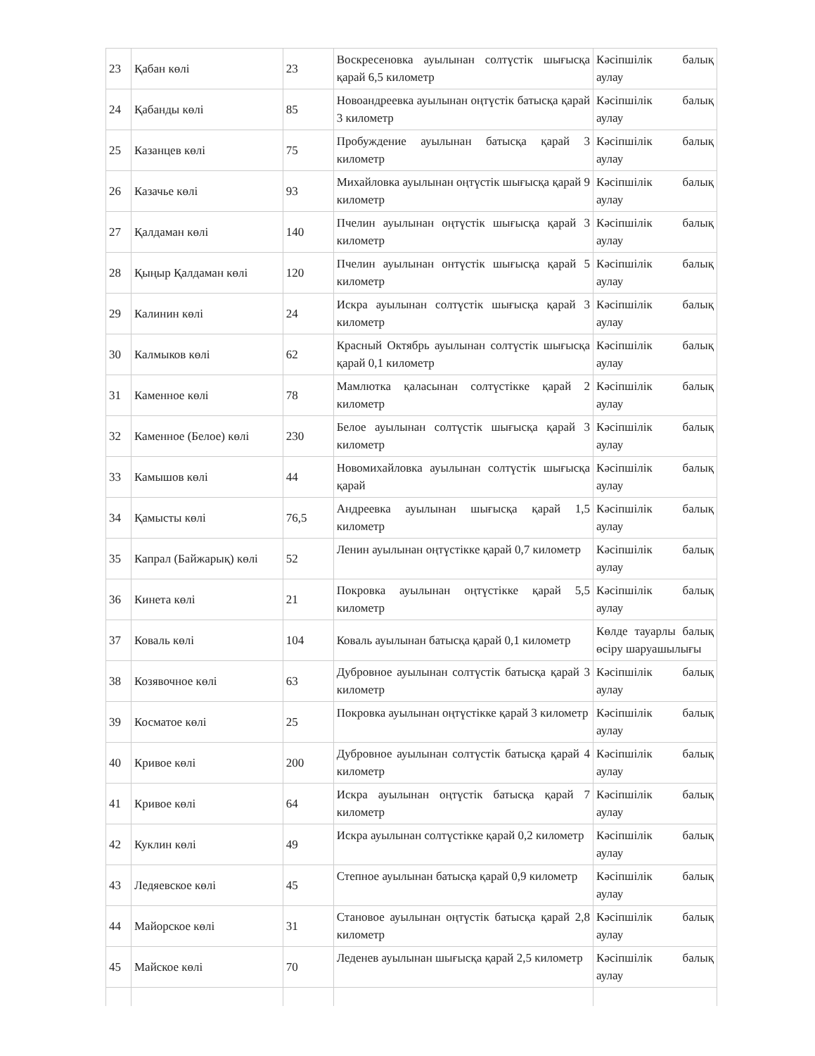| 23 | Қабан көлі | 23 | Воскресеновка ауылынан солтүстік шығысқа қарай 6,5 километр | Кәсіпшілік балық аулау |
| 24 | Қабанды көлі | 85 | Новоандреевка ауылынан оңтүстік батысқа қарай 3 километр | Кәсіпшілік балық аулау |
| 25 | Казанцев көлі | 75 | Пробуждение ауылынан батысқа қарай 3 километр | Кәсіпшілік балық аулау |
| 26 | Казачье көлі | 93 | Михайловка ауылынан оңтүстік шығысқа қарай 9 километр | Кәсіпшілік балық аулау |
| 27 | Қалдаман көлі | 140 | Пчелин ауылынан оңтүстік шығысқа қарай 3 километр | Кәсіпшілік балық аулау |
| 28 | Қыңыр Қалдаман көлі | 120 | Пчелин ауылынан онтүстік шығысқа қарай 5 километр | Кәсіпшілік балық аулау |
| 29 | Калинин көлі | 24 | Искра ауылынан солтүстік шығысқа қарай 3 километр | Кәсіпшілік балық аулау |
| 30 | Калмыков көлі | 62 | Красный Октябрь ауылынан солтүстік шығысқа қарай 0,1 километр | Кәсіпшілік балық аулау |
| 31 | Каменное көлі | 78 | Мамлютка қаласынан солтүстікке қарай 2 километр | Кәсіпшілік балық аулау |
| 32 | Каменное (Белое) көлі | 230 | Белое ауылынан солтүстік шығысқа қарай 3 километр | Кәсіпшілік балық аулау |
| 33 | Камышов көлі | 44 | Новомихайловка ауылынан солтүстік шығысқа қарай | Кәсіпшілік балық аулау |
| 34 | Қамысты көлі | 76,5 | Андреевка ауылынан шығысқа қарай 1,5 километр | Кәсіпшілік балық аулау |
| 35 | Капрал (Байжарық) көлі | 52 | Ленин ауылынан оңтүстікке қарай 0,7 километр | Кәсіпшілік балық аулау |
| 36 | Кинета көлі | 21 | Покровка ауылынан оңтүстікке қарай 5,5 километр | Кәсіпшілік балық аулау |
| 37 | Коваль көлі | 104 | Коваль ауылынан батысқа қарай 0,1 километр | Көлде тауарлы балық өсіру шаруашылығы |
| 38 | Козявочное көлі | 63 | Дубровное ауылынан солтүстік батысқа қарай 3 километр | Кәсіпшілік балық аулау |
| 39 | Косматое көлі | 25 | Покровка ауылынан оңтүстікке қарай 3 километр | Кәсіпшілік балық аулау |
| 40 | Кривое көлі | 200 | Дубровное ауылынан солтүстік батысқа қарай 4 километр | Кәсіпшілік балық аулау |
| 41 | Кривое көлі | 64 | Искра ауылынан оңтүстік батысқа қарай 7 километр | Кәсіпшілік балық аулау |
| 42 | Куклин көлі | 49 | Искра ауылынан солтүстікке қарай 0,2 километр | Кәсіпшілік балық аулау |
| 43 | Ледяевское көлі | 45 | Степное ауылынан батысқа қарай 0,9 километр | Кәсіпшілік балық аулау |
| 44 | Майорское көлі | 31 | Становое ауылынан оңтүстік батысқа қарай 2,8 километр | Кәсіпшілік балық аулау |
| 45 | Майское көлі | 70 | Леденев ауылынан шығысқа қарай 2,5 километр | Кәсіпшілік балық аулау |